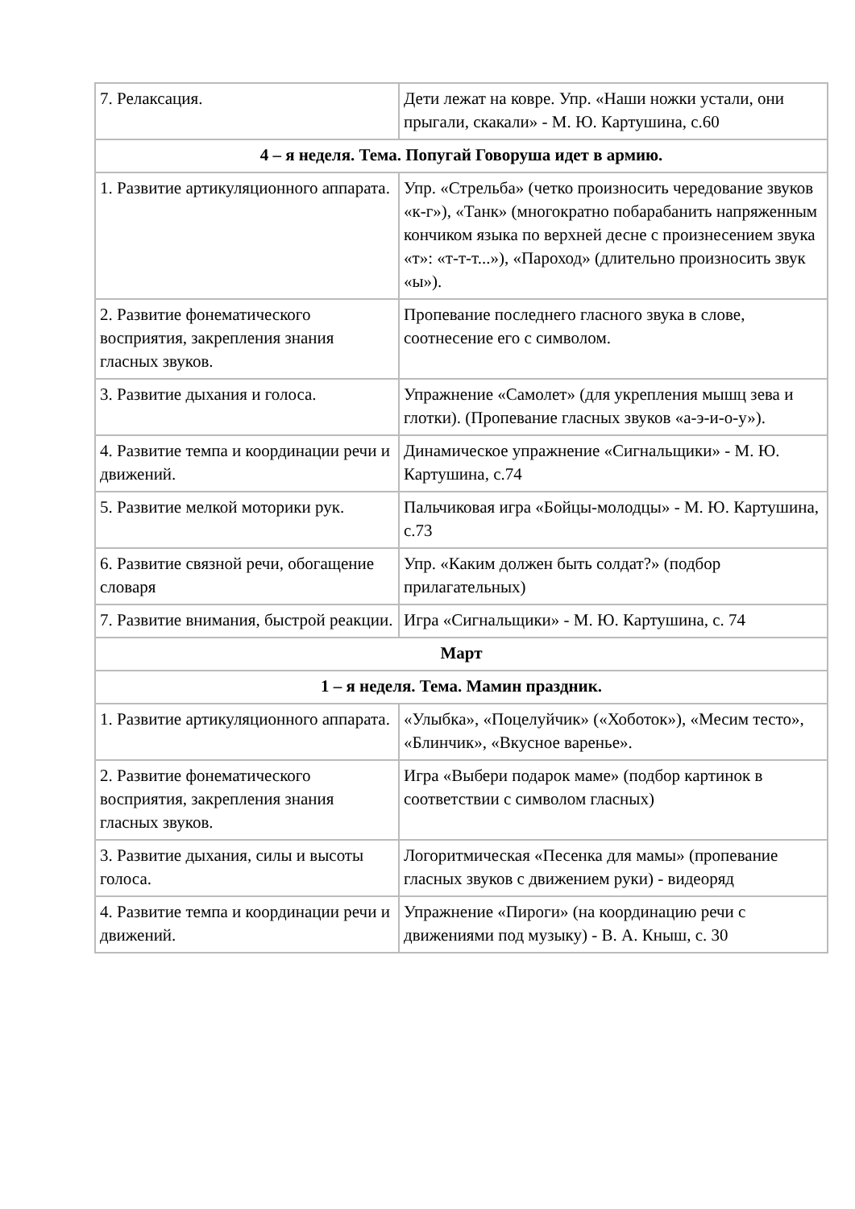| 7. Релаксация. | Дети лежат на ковре. Упр. «Наши ножки устали, они прыгали, скакали» - М. Ю. Картушина, с.60 |
| 4 – я неделя. Тема. Попугай Говоруша идет в армию. | |
| 1. Развитие артикуляционного аппарата. | Упр. «Стрельба» (четко произносить чередование звуков «к-г»), «Танк» (многократно побарабанить напряженным кончиком языка по верхней десне с произнесением звука «т»: «т-т-т...»), «Пароход» (длительно произносить звук «ы»). |
| 2. Развитие фонематического восприятия, закрепления знания гласных звуков. | Пропевание последнего гласного звука в слове, соотнесение его с символом. |
| 3. Развитие дыхания и голоса. | Упражнение «Самолет» (для укрепления мышц зева и глотки). (Пропевание гласных звуков «а-э-и-о-у»). |
| 4. Развитие темпа и координации речи и движений. | Динамическое упражнение «Сигнальщики» - М. Ю. Картушина, с.74 |
| 5. Развитие мелкой моторики рук. | Пальчиковая игра «Бойцы-молодцы» - М. Ю. Картушина, с.73 |
| 6. Развитие связной речи, обогащение словаря | Упр. «Каким должен быть солдат?» (подбор прилагательных) |
| 7. Развитие внимания, быстрой реакции. | Игра «Сигнальщики» - М. Ю. Картушина, с. 74 |
| Март | |
| 1 – я неделя. Тема. Мамин праздник. | |
| 1. Развитие артикуляционного аппарата. | «Улыбка», «Поцелуйчик» («Хоботок»), «Месим тесто», «Блинчик», «Вкусное варенье». |
| 2. Развитие фонематического восприятия, закрепления знания гласных звуков. | Игра «Выбери подарок маме» (подбор картинок в соответствии с символом гласных) |
| 3. Развитие дыхания, силы и высоты голоса. | Логоритмическая «Песенка для мамы» (пропевание гласных звуков с движением руки) - видеоряд |
| 4. Развитие темпа и координации речи и движений. | Упражнение «Пироги» (на координацию речи с движениями под музыку) - В. А. Кныш, с. 30 |